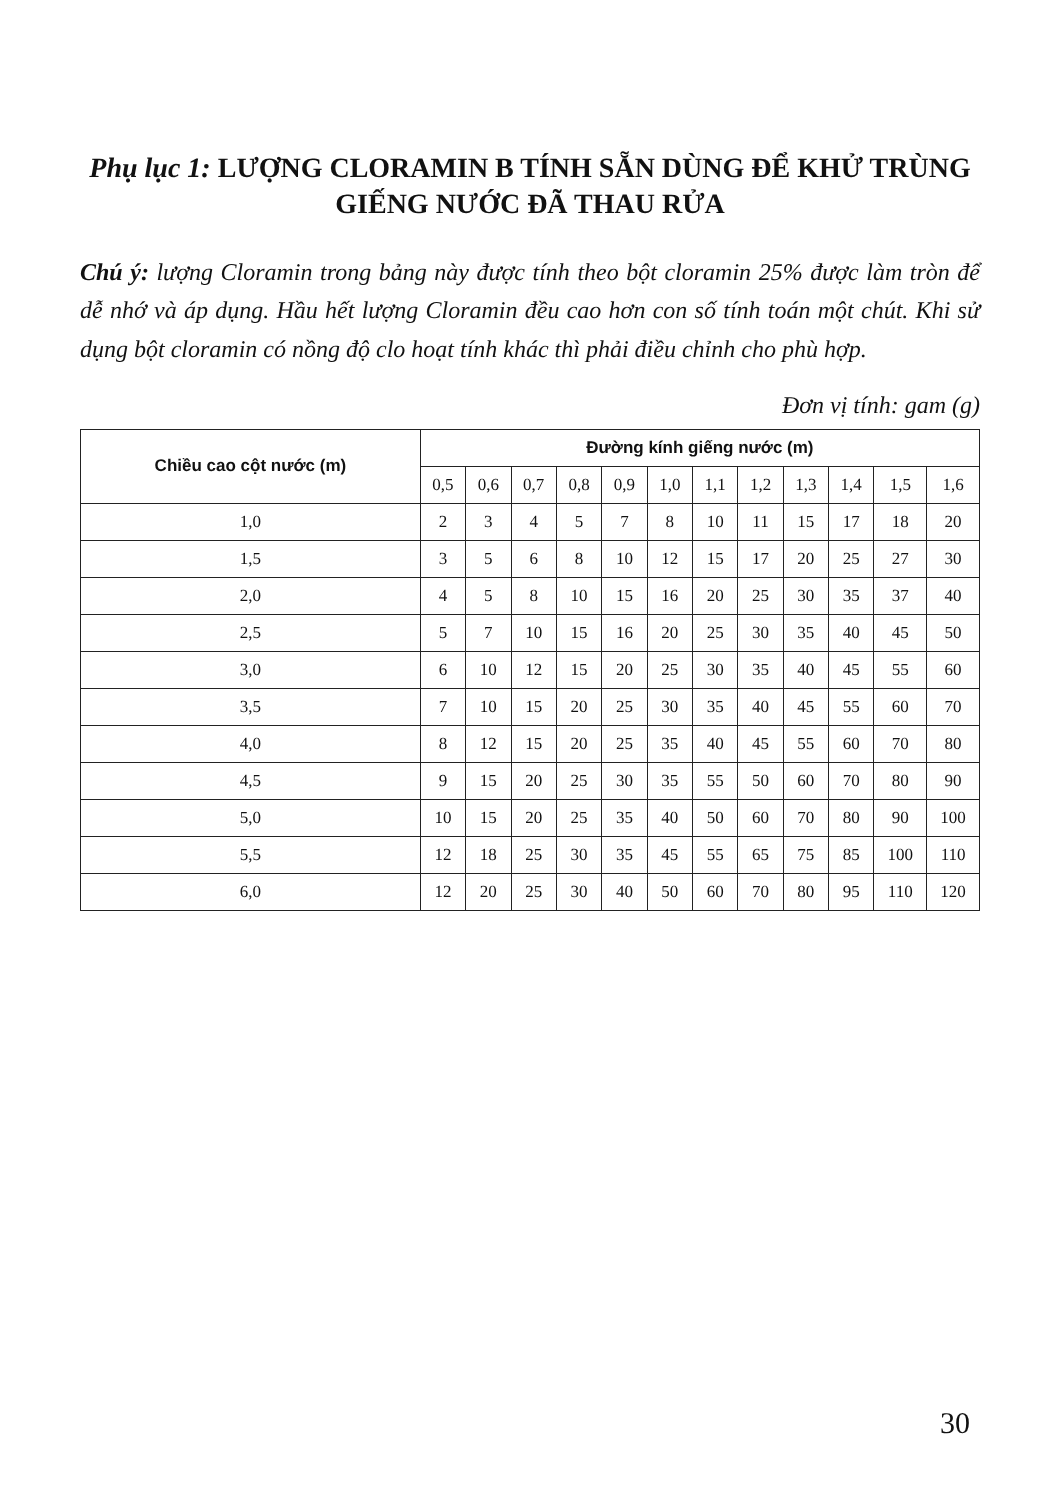Phụ lục 1: LƯỢNG CLORAMIN B TÍNH SẴN DÙNG ĐỂ KHỬ TRÙNG GIẾNG NƯỚC ĐÃ THAU RỬA
Chú ý: lượng Cloramin trong bảng này được tính theo bột cloramin 25% được làm tròn để dễ nhớ và áp dụng. Hầu hết lượng Cloramin đều cao hơn con số tính toán một chút. Khi sử dụng bột cloramin có nồng độ clo hoạt tính khác thì phải điều chỉnh cho phù hợp.
Đơn vị tính: gam (g)
| Chiều cao cột nước (m) | Đường kính giếng nước (m) | | | | | | | | | | | |
| --- | --- | --- | --- | --- | --- | --- | --- | --- | --- | --- | --- | --- |
| | 0,5 | 0,6 | 0,7 | 0,8 | 0,9 | 1,0 | 1,1 | 1,2 | 1,3 | 1,4 | 1,5 | 1,6 |
| 1,0 | 2 | 3 | 4 | 5 | 7 | 8 | 10 | 11 | 15 | 17 | 18 | 20 |
| 1,5 | 3 | 5 | 6 | 8 | 10 | 12 | 15 | 17 | 20 | 25 | 27 | 30 |
| 2,0 | 4 | 5 | 8 | 10 | 15 | 16 | 20 | 25 | 30 | 35 | 37 | 40 |
| 2,5 | 5 | 7 | 10 | 15 | 16 | 20 | 25 | 30 | 35 | 40 | 45 | 50 |
| 3,0 | 6 | 10 | 12 | 15 | 20 | 25 | 30 | 35 | 40 | 45 | 55 | 60 |
| 3,5 | 7 | 10 | 15 | 20 | 25 | 30 | 35 | 40 | 45 | 55 | 60 | 70 |
| 4,0 | 8 | 12 | 15 | 20 | 25 | 35 | 40 | 45 | 55 | 60 | 70 | 80 |
| 4,5 | 9 | 15 | 20 | 25 | 30 | 35 | 55 | 50 | 60 | 70 | 80 | 90 |
| 5,0 | 10 | 15 | 20 | 25 | 35 | 40 | 50 | 60 | 70 | 80 | 90 | 100 |
| 5,5 | 12 | 18 | 25 | 30 | 35 | 45 | 55 | 65 | 75 | 85 | 100 | 110 |
| 6,0 | 12 | 20 | 25 | 30 | 40 | 50 | 60 | 70 | 80 | 95 | 110 | 120 |
30